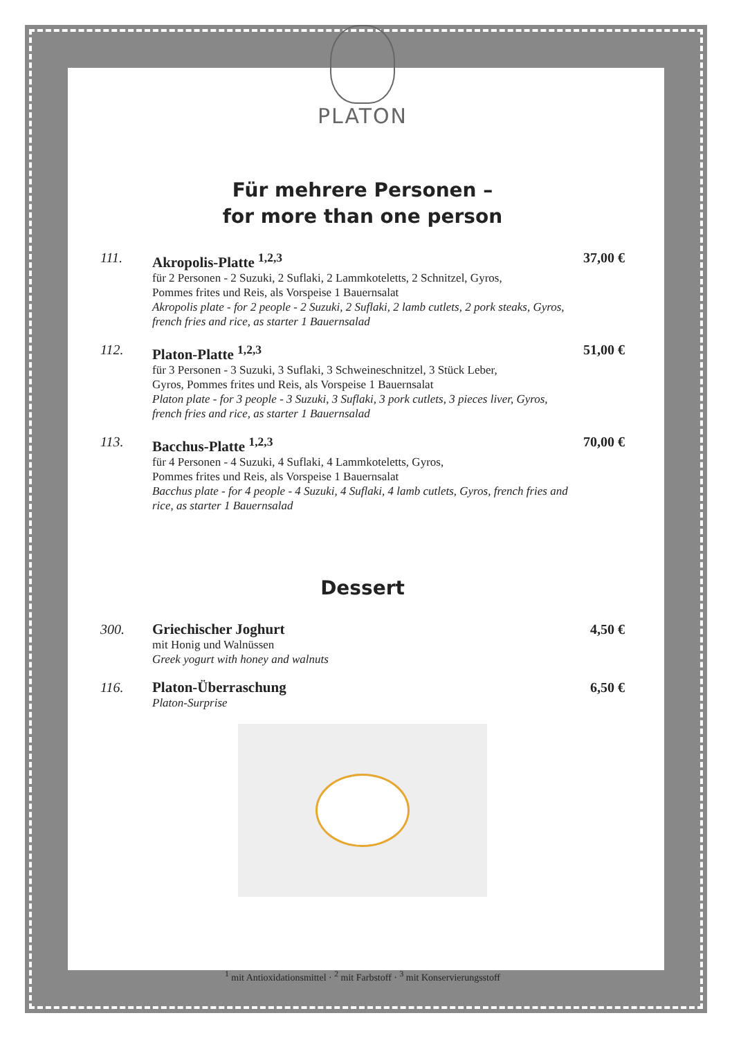PLATON
Für mehrere Personen –
for more than one person
111. Akropolis-Platte <sup>1,2,3</sup>
für 2 Personen - 2 Suzuki, 2 Suflaki, 2 Lammkoteletts, 2 Schnitzel, Gyros,
Pommes frites und Reis, als Vorspeise 1 Bauernsalat
Akropolis plate - for 2 people - 2 Suzuki, 2 Suflaki, 2 lamb cutlets, 2 pork steaks, Gyros, french fries and rice, as starter 1 Bauernsalad
37,00 €
112. Platon-Platte <sup>1,2,3</sup>
für 3 Personen - 3 Suzuki, 3 Suflaki, 3 Schweineschnitzel, 3 Stück Leber,
Gyros, Pommes frites und Reis, als Vorspeise 1 Bauernsalat
Platon plate - for 3 people - 3 Suzuki, 3 Suflaki, 3 pork cutlets, 3 pieces liver, Gyros, french fries and rice, as starter 1 Bauernsalad
51,00 €
113. Bacchus-Platte <sup>1,2,3</sup>
für 4 Personen - 4 Suzuki, 4 Suflaki, 4 Lammkoteletts, Gyros,
Pommes frites und Reis, als Vorspeise 1 Bauernsalat
Bacchus plate - for 4 people - 4 Suzuki, 4 Suflaki, 4 lamb cutlets, Gyros, french fries and rice, as starter 1 Bauernsalad
70,00 €
Dessert
300. Griechischer Joghurt
mit Honig und Walnüssen
Greek yogurt with honey and walnuts
4,50 €
116. Platon-Überraschung
Platon-Surprise
6,50 €
<sup>1</sup> mit Antioxidationsmittel · <sup>2</sup> mit Farbstoff · <sup>3</sup> mit Konservierungsstoff